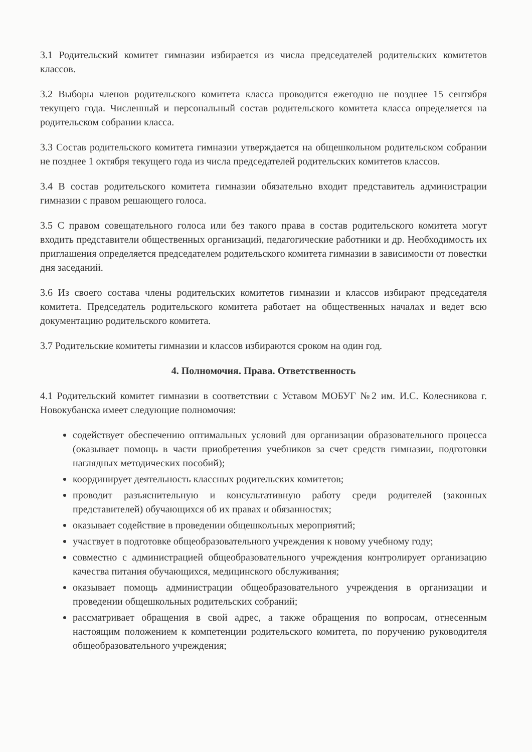3.1 Родительский комитет гимназии избирается из числа председателей родительских комитетов классов.
3.2 Выборы членов родительского комитета класса проводится ежегодно не позднее 15 сентября текущего года. Численный и персональный состав родительского комитета класса определяется на родительском собрании класса.
3.3 Состав родительского комитета гимназии утверждается на общешкольном родительском собрании не позднее 1 октября текущего года из числа председателей родительских комитетов классов.
3.4 В состав родительского комитета гимназии обязательно входит представитель администрации гимназии с правом решающего голоса.
3.5 С правом совещательного голоса или без такого права в состав родительского комитета могут входить представители общественных организаций, педагогические работники и др. Необходимость их приглашения определяется председателем родительского комитета гимназии в зависимости от повестки дня заседаний.
3.6 Из своего состава члены родительских комитетов гимназии и классов избирают председателя комитета. Председатель родительского комитета работает на общественных началах и ведет всю документацию родительского комитета.
3.7 Родительские комитеты гимназии и классов избираются сроком на один год.
4. Полномочия. Права. Ответственность
4.1 Родительский комитет гимназии в соответствии с Уставом МОБУГ №2 им. И.С. Колесникова г. Новокубанска имеет следующие полномочия:
содействует обеспечению оптимальных условий для организации образовательного процесса (оказывает помощь в части приобретения учебников за счет средств гимназии, подготовки наглядных методических пособий);
координирует деятельность классных родительских комитетов;
проводит разъяснительную и консультативную работу среди родителей (законных представителей) обучающихся об их правах и обязанностях;
оказывает содействие в проведении общешкольных мероприятий;
участвует в подготовке общеобразовательного учреждения к новому учебному году;
совместно с администрацией общеобразовательного учреждения контролирует организацию качества питания обучающихся, медицинского обслуживания;
оказывает помощь администрации общеобразовательного учреждения в организации и проведении общешкольных родительских собраний;
рассматривает обращения в свой адрес, а также обращения по вопросам, отнесенным настоящим положением к компетенции родительского комитета, по поручению руководителя общеобразовательного учреждения;